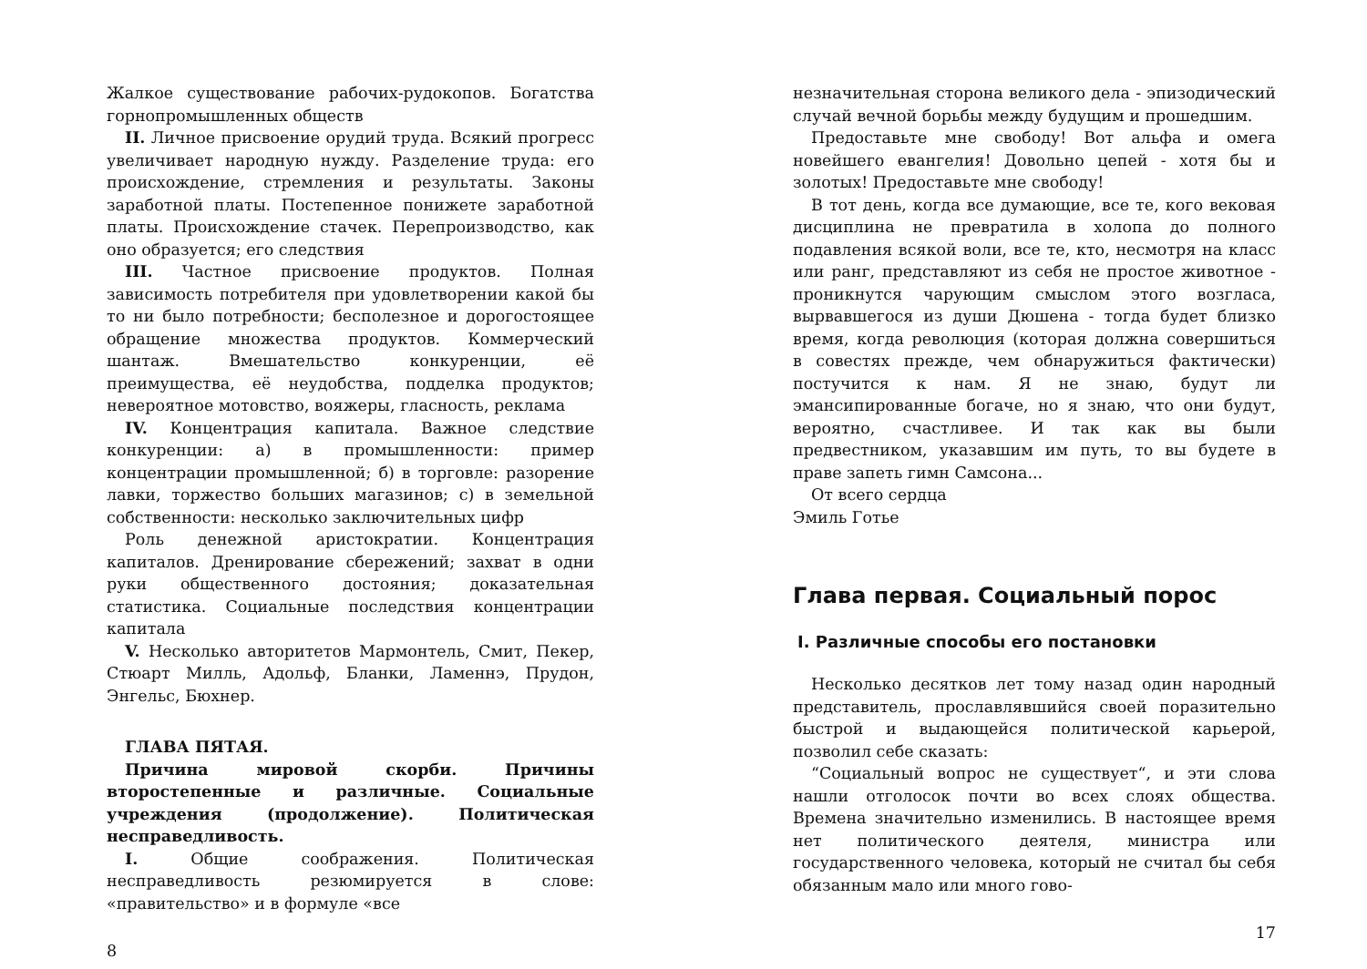Жалкое существование рабочих-рудокопов. Богатства горнопромышленных обществ
II. Личное присвоение орудий труда. Всякий прогресс увеличивает народную нужду. Разделение труда: его происхождение, стремления и результаты. Законы заработной платы. Постепенное понижете заработной платы. Происхождение стачек. Перепроизводство, как оно образуется; его следствия
III. Частное присвоение продуктов. Полная зависимость потребителя при удовлетворении какой бы то ни было потребности; бесполезное и дорогостоящее обращение множества продуктов. Коммерческий шантаж. Вмешательство конкуренции, её преимущества, её неудобства, подделка продуктов; невероятное мотовство, вояжеры, гласность, реклама
IV. Концентрация капитала. Важное следствие конкуренции: а) в промышленности: пример концентрации промышленной; б) в торговле: разорение лавки, торжество больших магазинов; с) в земельной собственности: несколько заключительных цифр
Роль денежной аристократии. Концентрация капиталов. Дренирование сбережений; захват в одни руки общественного достояния; доказательная статистика. Социальные последствия концентрации капитала
V. Несколько авторитетов Мармонтель, Смит, Пекер, Стюарт Милль, Адольф, Бланки, Ламеннэ, Прудон, Энгельс, Бюхнер.
ГЛАВА ПЯТАЯ.
Причина мировой скорби. Причины второстепенные и различные. Социальные учреждения (продолжение). Политическая несправедливость.
I. Общие соображения. Политическая несправедливость резюмируется в слове: «правительство» и в формуле «все
8
незначительная сторона великого дела - эпизодический случай вечной борьбы между будущим и прошедшим.
Предоставьте мне свободу! Вот альфа и омега новейшего евангелия! Довольно цепей - хотя бы и золотых! Предоставьте мне свободу!
В тот день, когда все думающие, все те, кого вековая дисциплина не превратила в холопа до полного подавления всякой воли, все те, кто, несмотря на класс или ранг, представляют из себя не простое животное - проникнутся чарующим смыслом этого возгласа, вырвавшегося из души Дюшена - тогда будет близко время, когда революция (которая должна совершиться в совестях прежде, чем обнаружиться фактически) постучится к нам. Я не знаю, будут ли эмансипированные богаче, но я знаю, что они будут, вероятно, счастливее. И так как вы были предвестником, указавшим им путь, то вы будете в праве запеть гимн Самсона...
От всего сердца
Эмиль Готье
Глава первая. Социальный порос
I. Различные способы его постановки
Несколько десятков лет тому назад один народный представитель, прославлявшийся своей поразительно быстрой и выдающейся политической карьерой, позволил себе сказать:
“Социальный вопрос не существует“, и эти слова нашли отголосок почти во всех слоях общества. Времена значительно изменились. В настоящее время нет политического деятеля, министра или государственного человека, который не считал бы себя обязанным мало или много гово-
17